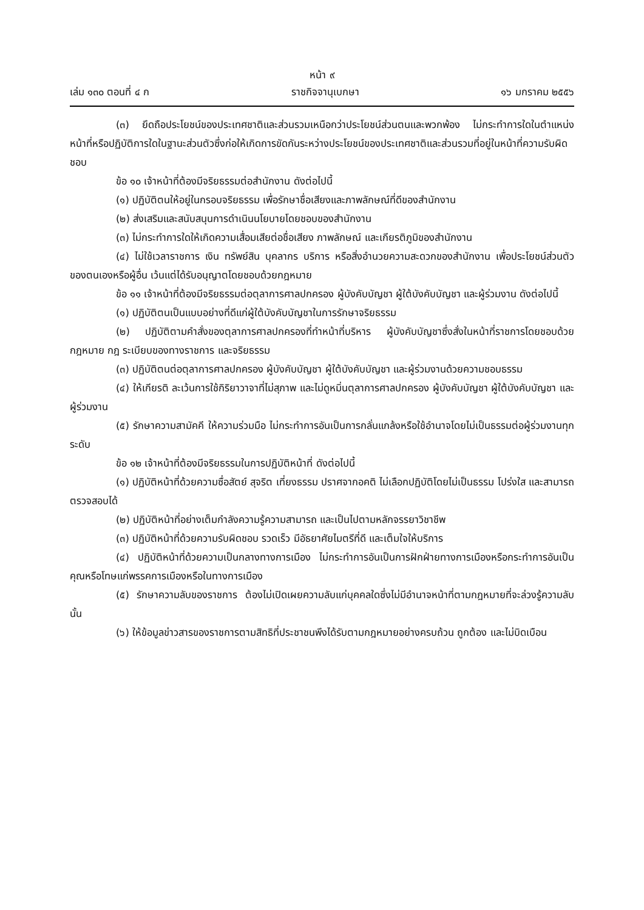หน้า ๙
เล่ม ๑๓๐ ตอนที่ ๔ ก ราชกิจจานุเบกษา ๑๖ มกราคม ๒๕๕๖
(๓) ยึดถือประโยชน์ของประเทศชาติและส่วนรวมเหนือกว่าประโยชน์ส่วนตนและพวกพ้อง ไม่กระทำการใดในตำแหน่งหน้าที่หรือปฏิบัติการใดในฐานะส่วนตัวซึ่งก่อให้เกิดการขัดกันระหว่างประโยชน์ของประเทศชาติและส่วนรวมที่อยู่ในหน้าที่ความรับผิดชอบ
ข้อ ๑๐ เจ้าหน้าที่ต้องมีจริยธรรมต่อสำนักงาน ดังต่อไปนี้
(๑) ปฏิบัติตนให้อยู่ในกรอบจริยธรรม เพื่อรักษาชื่อเสียงและภาพลักษณ์ที่ดีของสำนักงาน
(๒) ส่งเสริมและสนับสนุนการดำเนินนโยบายโดยชอบของสำนักงาน
(๓) ไม่กระทำการใดให้เกิดความเสื่อมเสียต่อชื่อเสียง ภาพลักษณ์ และเกียรติภูมิของสำนักงาน
(๔) ไม่ใช้เวลาราชการ เงิน ทรัพย์สิน บุคลากร บริการ หรือสิ่งอำนวยความสะดวกของสำนักงาน เพื่อประโยชน์ส่วนตัวของตนเองหรือผู้อื่น เว้นแต่ได้รับอนุญาตโดยชอบด้วยกฎหมาย
ข้อ ๑๑ เจ้าหน้าที่ต้องมีจริยธรรมต่อตุลาการศาลปกครอง ผู้บังคับบัญชา ผู้ใต้บังคับบัญชา และผู้ร่วมงาน ดังต่อไปนี้
(๑) ปฏิบัติตนเป็นแบบอย่างที่ดีแก่ผู้ใต้บังคับบัญชาในการรักษาจริยธรรม
(๒) ปฏิบัติตามคำสั่งของตุลาการศาลปกครองที่ทำหน้าที่บริหาร ผู้บังคับบัญชาซึ่งสั่งในหน้าที่ราชการโดยชอบด้วยกฎหมาย กฎ ระเบียบของทางราชการ และจริยธรรม
(๓) ปฏิบัติตนต่อตุลาการศาลปกครอง ผู้บังคับบัญชา ผู้ใต้บังคับบัญชา และผู้ร่วมงานด้วยความชอบธรรม
(๔) ให้เกียรติ ละเว้นการใช้กิริยาวาจาที่ไม่สุภาพ และไม่ดูหมิ่นตุลาการศาลปกครอง ผู้บังคับบัญชา ผู้ใต้บังคับบัญชา และผู้ร่วมงาน
(๕) รักษาความสามัคคี ให้ความร่วมมือ ไม่กระทำการอันเป็นการกลั่นแกล้งหรือใช้อำนาจโดยไม่เป็นธรรมต่อผู้ร่วมงานทุกระดับ
ข้อ ๑๒ เจ้าหน้าที่ต้องมีจริยธรรมในการปฏิบัติหน้าที่ ดังต่อไปนี้
(๑) ปฏิบัติหน้าที่ด้วยความซื่อสัตย์ สุจริต เที่ยงธรรม ปราศจากอคติ ไม่เลือกปฏิบัติโดยไม่เป็นธรรม โปร่งใส และสามารถตรวจสอบได้
(๒) ปฏิบัติหน้าที่อย่างเต็มกำลังความรู้ความสามารถ และเป็นไปตามหลักจรรยาวิชาชีพ
(๓) ปฏิบัติหน้าที่ด้วยความรับผิดชอบ รวดเร็ว มีอัธยาศัยไมตรีที่ดี และเต็มใจให้บริการ
(๔) ปฏิบัติหน้าที่ด้วยความเป็นกลางทางการเมือง ไม่กระทำการอันเป็นการฝักฝ่ายทางการเมืองหรือกระทำการอันเป็นคุณหรือโทษแก่พรรคการเมืองหรือในทางการเมือง
(๕) รักษาความลับของราชการ ต้องไม่เปิดเผยความลับแก่บุคคลใดซึ่งไม่มีอำนาจหน้าที่ตามกฎหมายที่จะล่วงรู้ความลับนั้น
(๖) ให้ข้อมูลข่าวสารของราชการตามสิทธิที่ประชาชนพึงได้รับตามกฎหมายอย่างครบถ้วน ถูกต้อง และไม่บิดเบือน